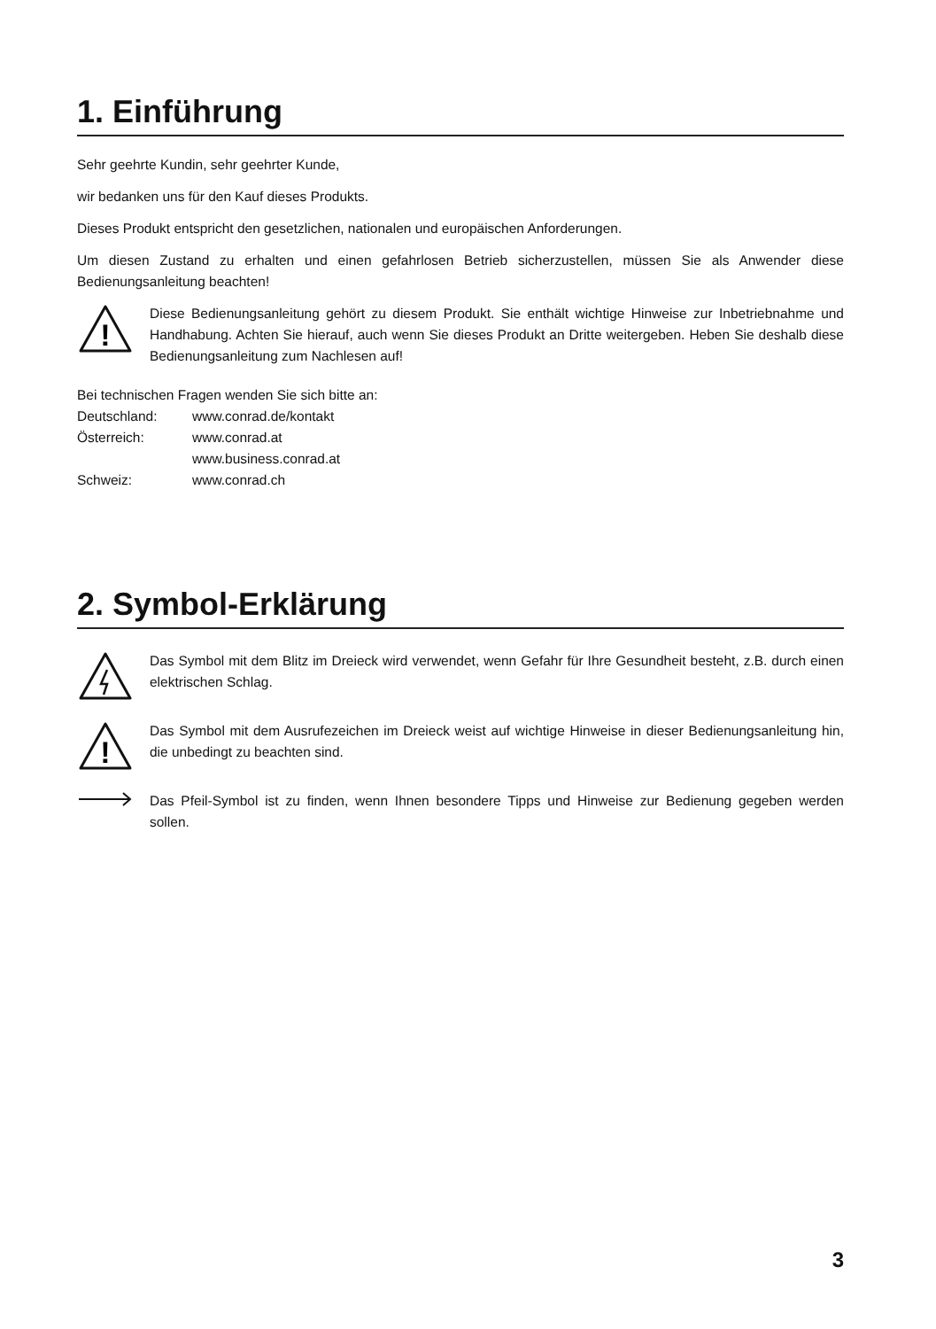1. Einführung
Sehr geehrte Kundin, sehr geehrter Kunde,
wir bedanken uns für den Kauf dieses Produkts.
Dieses Produkt entspricht den gesetzlichen, nationalen und europäischen Anforderungen.
Um diesen Zustand zu erhalten und einen gefahrlosen Betrieb sicherzustellen, müssen Sie als Anwender diese Bedienungsanleitung beachten!
!
Diese Bedienungsanleitung gehört zu diesem Produkt. Sie enthält wichtige Hinweise zur Inbetriebnahme und Handhabung. Achten Sie hierauf, auch wenn Sie dieses Produkt an Dritte weitergeben. Heben Sie deshalb diese Bedienungsanleitung zum Nachlesen auf!
Bei technischen Fragen wenden Sie sich bitte an:
| Deutschland: | www.conrad.de/kontakt |
| Österreich: | www.conrad.at |
| | www.business.conrad.at |
| Schweiz: | www.conrad.ch |
2. Symbol-Erklärung
Das Symbol mit dem Blitz im Dreieck wird verwendet, wenn Gefahr für Ihre Gesundheit besteht, z.B. durch einen elektrischen Schlag.
!
Das Symbol mit dem Ausrufezeichen im Dreieck weist auf wichtige Hinweise in dieser Bedienungsanleitung hin, die unbedingt zu beachten sind.
Das Pfeil-Symbol ist zu finden, wenn Ihnen besondere Tipps und Hinweise zur Bedienung gegeben werden sollen.
3